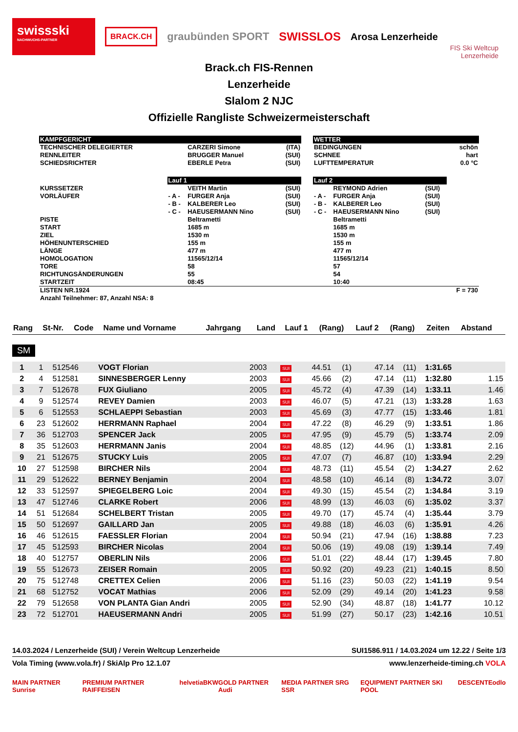swissski
NACHWUCHS-PARTNER
BRACK.CH
graubünden SPORT SWISSLOS Arosa Lenzerheide
FIS Ski Weltcup
Lenzerheide
Brack.ch FIS-Rennen
Lenzerheide
Slalom 2 NJC
Offizielle Rangliste Schweizermeisterschaft
| KAMPFGERICHT | | | | | WETTER | | | |
| TECHNISCHER DELEGIERTER | | CARZERI Simone | (ITA) | | BEDINGUNGEN | | | schön |
| RENNLEITER | | BRUGGER Manuel | (SUI) | | SCHNEE | | | hart |
| SCHIEDSRICHTER | | EBERLE Petra | (SUI) | | LUFTTEMPERATUR | | | 0.0 °C |
| | Lauf 1 | | | | Lauf 2 | | | |
| KURSSETZER | | VEITH Martin | (SUI) | | | REYMOND Adrien | (SUI) | |
| VORLÄUFER | - A - | FURGER Anja | (SUI) | | - A - | FURGER Anja | (SUI) | |
| | - B - | KALBERER Leo | (SUI) | | - B - | KALBERER Leo | (SUI) | |
| | - C - | HAEUSERMANN Nino | (SUI) | | - C - | HAEUSERMANN Nino | (SUI) | |
| PISTE | | Beltrametti | | | | Beltrametti | | |
| START | | 1685 m | | | | 1685 m | | |
| ZIEL | | 1530 m | | | | 1530 m | | |
| HÖHENUNTERSCHIED | | 155 m | | | | 155 m | | |
| LÄNGE | | 477 m | | | | 477 m | | |
| HOMOLOGATION | | 11565/12/14 | | | | 11565/12/14 | | |
| TORE | | 58 | | | | 57 | | |
| RICHTUNGSÄNDERUNGEN | | 55 | | | | 54 | | |
| STARTZEIT | | 08:45 | | | | 10:40 | | |
| LISTEN NR.1924 Anzahl Teilnehmer: 87, Anzahl NSA: 8 | | | | | | | | F = 730 |
| Rang | St-Nr. | Code | Name und Vorname | Jahrgang | Land | Lauf 1 | (Rang) | Lauf 2 | (Rang) | Zeiten | Abstand |
| --- | --- | --- | --- | --- | --- | --- | --- | --- | --- | --- | --- |
SM
| 1 | 1 | 512546 | VOGT Florian | 2003 | SUI | 44.51 | (1) | 47.14 | (11) | 1:31.65 | |
| 2 | 4 | 512581 | SINNESBERGER Lenny | 2003 | SUI | 45.66 | (2) | 47.14 | (11) | 1:32.80 | 1.15 |
| 3 | 7 | 512678 | FUX Giuliano | 2005 | SUI | 45.72 | (4) | 47.39 | (14) | 1:33.11 | 1.46 |
| 4 | 9 | 512574 | REVEY Damien | 2003 | SUI | 46.07 | (5) | 47.21 | (13) | 1:33.28 | 1.63 |
| 5 | 6 | 512553 | SCHLAEPPI Sebastian | 2003 | SUI | 45.69 | (3) | 47.77 | (15) | 1:33.46 | 1.81 |
| 6 | 23 | 512602 | HERRMANN Raphael | 2004 | SUI | 47.22 | (8) | 46.29 | (9) | 1:33.51 | 1.86 |
| 7 | 36 | 512703 | SPENCER Jack | 2005 | SUI | 47.95 | (9) | 45.79 | (5) | 1:33.74 | 2.09 |
| 8 | 35 | 512603 | HERRMANN Janis | 2004 | SUI | 48.85 | (12) | 44.96 | (1) | 1:33.81 | 2.16 |
| 9 | 21 | 512675 | STUCKY Luis | 2005 | SUI | 47.07 | (7) | 46.87 | (10) | 1:33.94 | 2.29 |
| 10 | 27 | 512598 | BIRCHER Nils | 2004 | SUI | 48.73 | (11) | 45.54 | (2) | 1:34.27 | 2.62 |
| 11 | 29 | 512622 | BERNEY Benjamin | 2004 | SUI | 48.58 | (10) | 46.14 | (8) | 1:34.72 | 3.07 |
| 12 | 33 | 512597 | SPIEGELBERG Loic | 2004 | SUI | 49.30 | (15) | 45.54 | (2) | 1:34.84 | 3.19 |
| 13 | 47 | 512746 | CLARKE Robert | 2006 | SUI | 48.99 | (13) | 46.03 | (6) | 1:35.02 | 3.37 |
| 14 | 51 | 512684 | SCHELBERT Tristan | 2005 | SUI | 49.70 | (17) | 45.74 | (4) | 1:35.44 | 3.79 |
| 15 | 50 | 512697 | GAILLARD Jan | 2005 | SUI | 49.88 | (18) | 46.03 | (6) | 1:35.91 | 4.26 |
| 16 | 46 | 512615 | FAESSLER Florian | 2004 | SUI | 50.94 | (21) | 47.94 | (16) | 1:38.88 | 7.23 |
| 17 | 45 | 512593 | BIRCHER Nicolas | 2004 | SUI | 50.06 | (19) | 49.08 | (19) | 1:39.14 | 7.49 |
| 18 | 40 | 512757 | OBERLIN Nils | 2006 | SUI | 51.01 | (22) | 48.44 | (17) | 1:39.45 | 7.80 |
| 19 | 55 | 512673 | ZEISER Romain | 2005 | SUI | 50.92 | (20) | 49.23 | (21) | 1:40.15 | 8.50 |
| 20 | 75 | 512748 | CRETTEX Celien | 2006 | SUI | 51.16 | (23) | 50.03 | (22) | 1:41.19 | 9.54 |
| 21 | 68 | 512752 | VOCAT Mathias | 2006 | SUI | 52.09 | (29) | 49.14 | (20) | 1:41.23 | 9.58 |
| 22 | 79 | 512658 | VON PLANTA Gian Andri | 2005 | SUI | 52.90 | (34) | 48.87 | (18) | 1:41.77 | 10.12 |
| 23 | 72 | 512701 | HAEUSERMANN Andri | 2005 | SUI | 51.99 | (27) | 50.17 | (23) | 1:42.16 | 10.51 |
14.03.2024 / Lenzerheide (SUI) / Verein Weltcup Lenzerheide SUI1586.911 / 14.03.2024 um 12.22 / Seite 1/3
Vola Timing (www.vola.fr) / SkiAlp Pro 12.1.07 www.lenzerheide-timing.ch VOLA
MAIN PARTNER Sunrise PREMIUM PARTNER RAIFFEISEN helvetia BKW GOLD PARTNER Audi MEDIA PARTNER SRG SSR EQUIPMENT PARTNER SKI POOL DESCENTE odlo